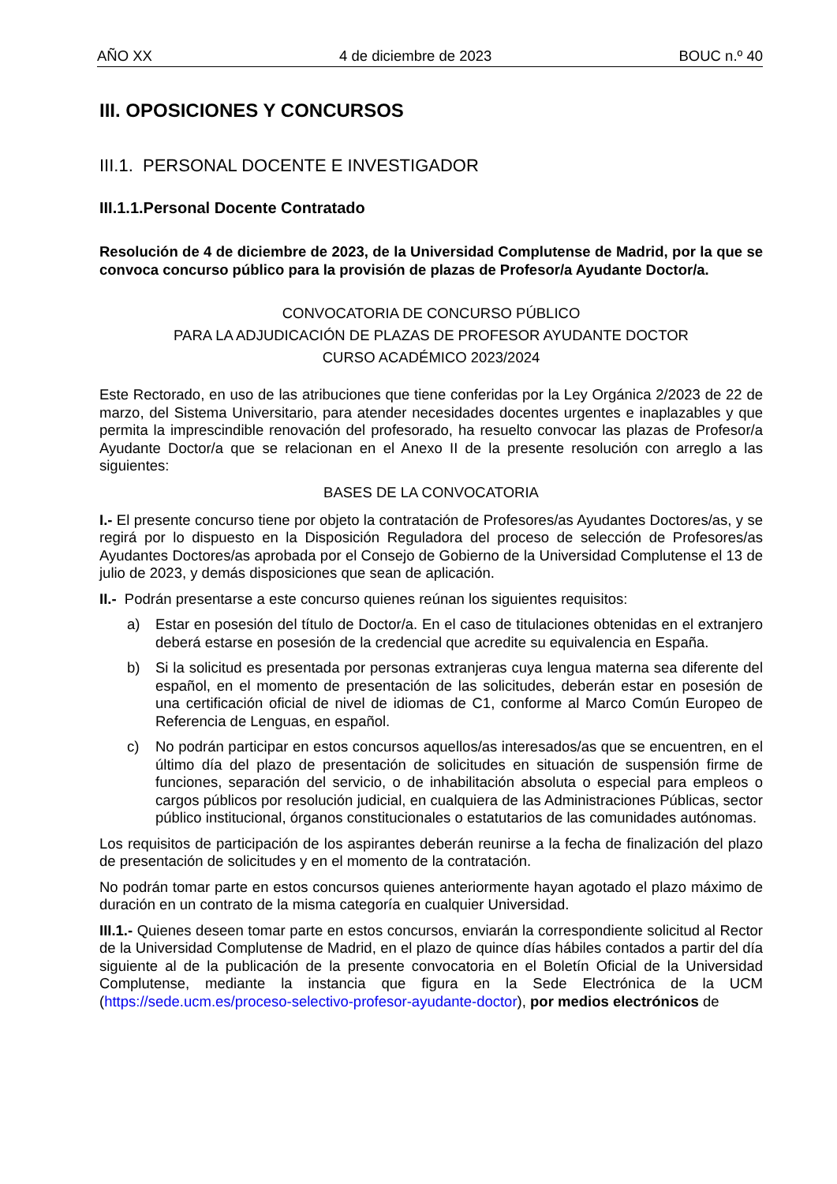AÑO XX 4 de diciembre de 2023 BOUC n.º 40
III. OPOSICIONES Y CONCURSOS
III.1. PERSONAL DOCENTE E INVESTIGADOR
III.1.1.Personal Docente Contratado
Resolución de 4 de diciembre de 2023, de la Universidad Complutense de Madrid, por la que se convoca concurso público para la provisión de plazas de Profesor/a Ayudante Doctor/a.
CONVOCATORIA DE CONCURSO PÚBLICO
PARA LA ADJUDICACIÓN DE PLAZAS DE PROFESOR AYUDANTE DOCTOR
CURSO ACADÉMICO 2023/2024
Este Rectorado, en uso de las atribuciones que tiene conferidas por la Ley Orgánica 2/2023 de 22 de marzo, del Sistema Universitario, para atender necesidades docentes urgentes e inaplazables y que permita la imprescindible renovación del profesorado, ha resuelto convocar las plazas de Profesor/a Ayudante Doctor/a que se relacionan en el Anexo II de la presente resolución con arreglo a las siguientes:
BASES DE LA CONVOCATORIA
I.- El presente concurso tiene por objeto la contratación de Profesores/as Ayudantes Doctores/as, y se regirá por lo dispuesto en la Disposición Reguladora del proceso de selección de Profesores/as Ayudantes Doctores/as aprobada por el Consejo de Gobierno de la Universidad Complutense el 13 de julio de 2023, y demás disposiciones que sean de aplicación.
II.- Podrán presentarse a este concurso quienes reúnan los siguientes requisitos:
a) Estar en posesión del título de Doctor/a. En el caso de titulaciones obtenidas en el extranjero deberá estarse en posesión de la credencial que acredite su equivalencia en España.
b) Si la solicitud es presentada por personas extranjeras cuya lengua materna sea diferente del español, en el momento de presentación de las solicitudes, deberán estar en posesión de una certificación oficial de nivel de idiomas de C1, conforme al Marco Común Europeo de Referencia de Lenguas, en español.
c) No podrán participar en estos concursos aquellos/as interesados/as que se encuentren, en el último día del plazo de presentación de solicitudes en situación de suspensión firme de funciones, separación del servicio, o de inhabilitación absoluta o especial para empleos o cargos públicos por resolución judicial, en cualquiera de las Administraciones Públicas, sector público institucional, órganos constitucionales o estatutarios de las comunidades autónomas.
Los requisitos de participación de los aspirantes deberán reunirse a la fecha de finalización del plazo de presentación de solicitudes y en el momento de la contratación.
No podrán tomar parte en estos concursos quienes anteriormente hayan agotado el plazo máximo de duración en un contrato de la misma categoría en cualquier Universidad.
III.1.- Quienes deseen tomar parte en estos concursos, enviarán la correspondiente solicitud al Rector de la Universidad Complutense de Madrid, en el plazo de quince días hábiles contados a partir del día siguiente al de la publicación de la presente convocatoria en el Boletín Oficial de la Universidad Complutense, mediante la instancia que figura en la Sede Electrónica de la UCM (https://sede.ucm.es/proceso-selectivo-profesor-ayudante-doctor), por medios electrónicos de